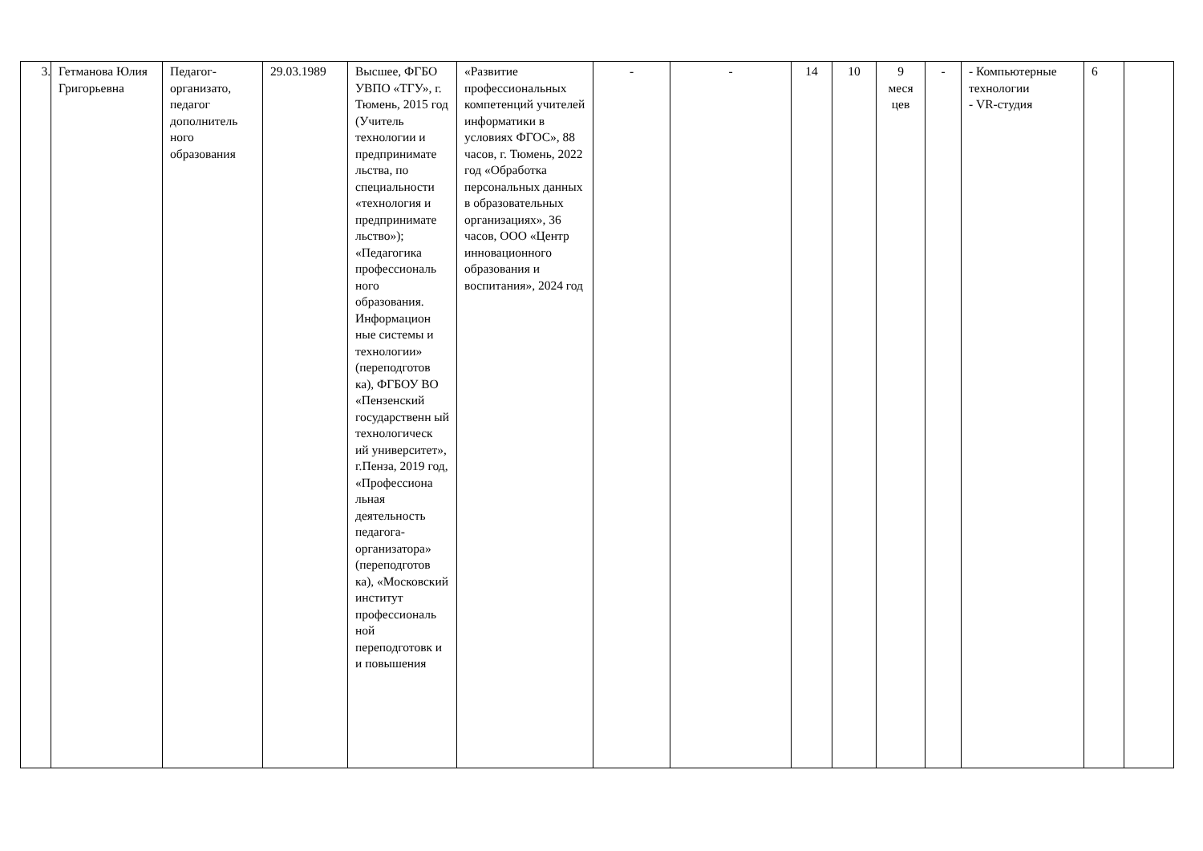| 3. | Гетманова Юлия Григорьевна | Педагог-организато, педагог дополнитель ного образования | 29.03.1989 | Высшее, ФГБО УВПО «ТГУ», г. Тюмень, 2015 год (Учитель технологии и предпринимате льства, по специальности «технология и предпринимате льство»); «Педагогика профессиональ ного образования. Информацион ные системы и технологии» (переподготов ка), ФГБОУ ВО «Пензенский государственн ый технологическ ий университет», г.Пенза, 2019 год, «Профессиона льная деятельность педагога-организатора» (переподготов ка), «Московский институт профессиональ ной переподготовк и и повышения | «Развитие профессиональных компетенций учителей информатики в условиях ФГОС», 88 часов, г. Тюмень, 2022 год «Обработка персональных данных в образовательных организациях», 36 часов, ООО «Центр инновационного образования и воспитания», 2024 год | - | - | 14 | 10 | 9 меся цев | - | - Компьютерные технологии - VR-студия | 6 | |